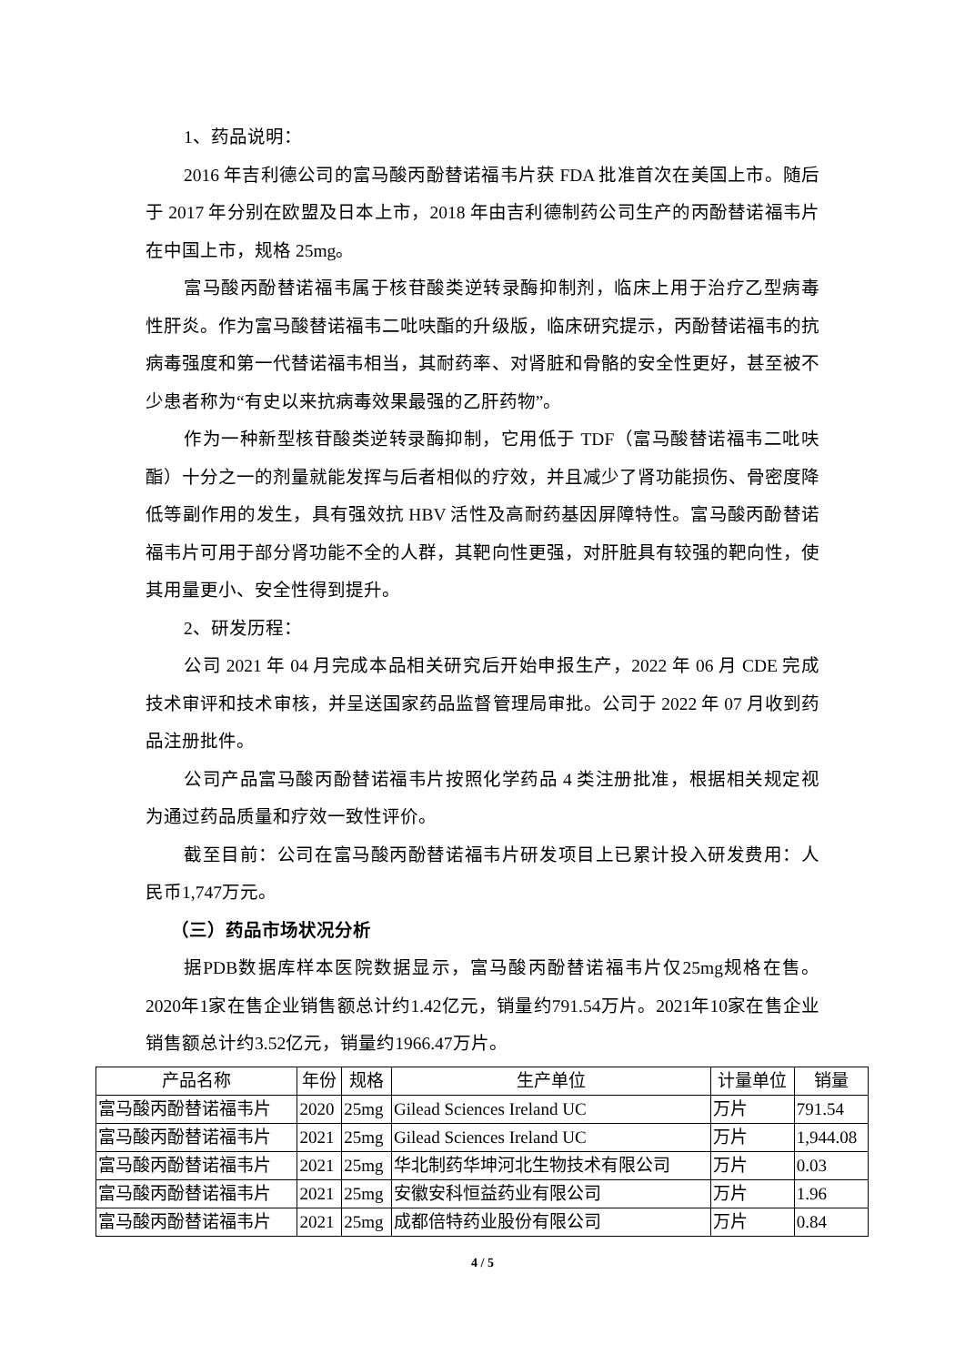1、药品说明：
2016 年吉利德公司的富马酸丙酚替诺福韦片获 FDA 批准首次在美国上市。随后于 2017 年分别在欧盟及日本上市，2018 年由吉利德制药公司生产的丙酚替诺福韦片在中国上市，规格 25mg。
富马酸丙酚替诺福韦属于核苷酸类逆转录酶抑制剂，临床上用于治疗乙型病毒性肝炎。作为富马酸替诺福韦二吡呋酯的升级版，临床研究提示，丙酚替诺福韦的抗病毒强度和第一代替诺福韦相当，其耐药率、对肾脏和骨骼的安全性更好，甚至被不少患者称为“有史以来抗病毒效果最强的乙肝药物”。
作为一种新型核苷酸类逆转录酶抑制，它用低于 TDF（富马酸替诺福韦二吡呋酯）十分之一的剂量就能发挥与后者相似的疗效，并且减少了肾功能损伤、骨密度降低等副作用的发生，具有强效抗 HBV 活性及高耐药基因屏障特性。富马酸丙酚替诺福韦片可用于部分肾功能不全的人群，其靶向性更强，对肝脏具有较强的靶向性，使其用量更小、安全性得到提升。
2、研发历程：
公司 2021 年 04 月完成本品相关研究后开始申报生产，2022 年 06 月 CDE 完成技术审评和技术审核，并呈送国家药品监督管理局审批。公司于 2022 年 07 月收到药品注册批件。
公司产品富马酸丙酚替诺福韦片按照化学药品 4 类注册批准，根据相关规定视为通过药品质量和疗效一致性评价。
截至目前：公司在富马酸丙酚替诺福韦片研发项目上已累计投入研发费用：人民币1,747万元。
（三）药品市场状况分析
据PDB数据库样本医院数据显示，富马酸丙酚替诺福韦片仅25mg规格在售。2020年1家在售企业销售额总计约1.42亿元，销量约791.54万片。2021年10家在售企业销售额总计约3.52亿元，销量约1966.47万片。
| 产品名称 | 年份 | 规格 | 生产单位 | 计量单位 | 销量 |
| --- | --- | --- | --- | --- | --- |
| 富马酸丙酚替诺福韦片 | 2020 | 25mg | Gilead Sciences Ireland UC | 万片 | 791.54 |
| 富马酸丙酚替诺福韦片 | 2021 | 25mg | Gilead Sciences Ireland UC | 万片 | 1,944.08 |
| 富马酸丙酚替诺福韦片 | 2021 | 25mg | 华北制药华坤河北生物技术有限公司 | 万片 | 0.03 |
| 富马酸丙酚替诺福韦片 | 2021 | 25mg | 安徽安科恒益药业有限公司 | 万片 | 1.96 |
| 富马酸丙酚替诺福韦片 | 2021 | 25mg | 成都倍特药业股份有限公司 | 万片 | 0.84 |
4 / 5